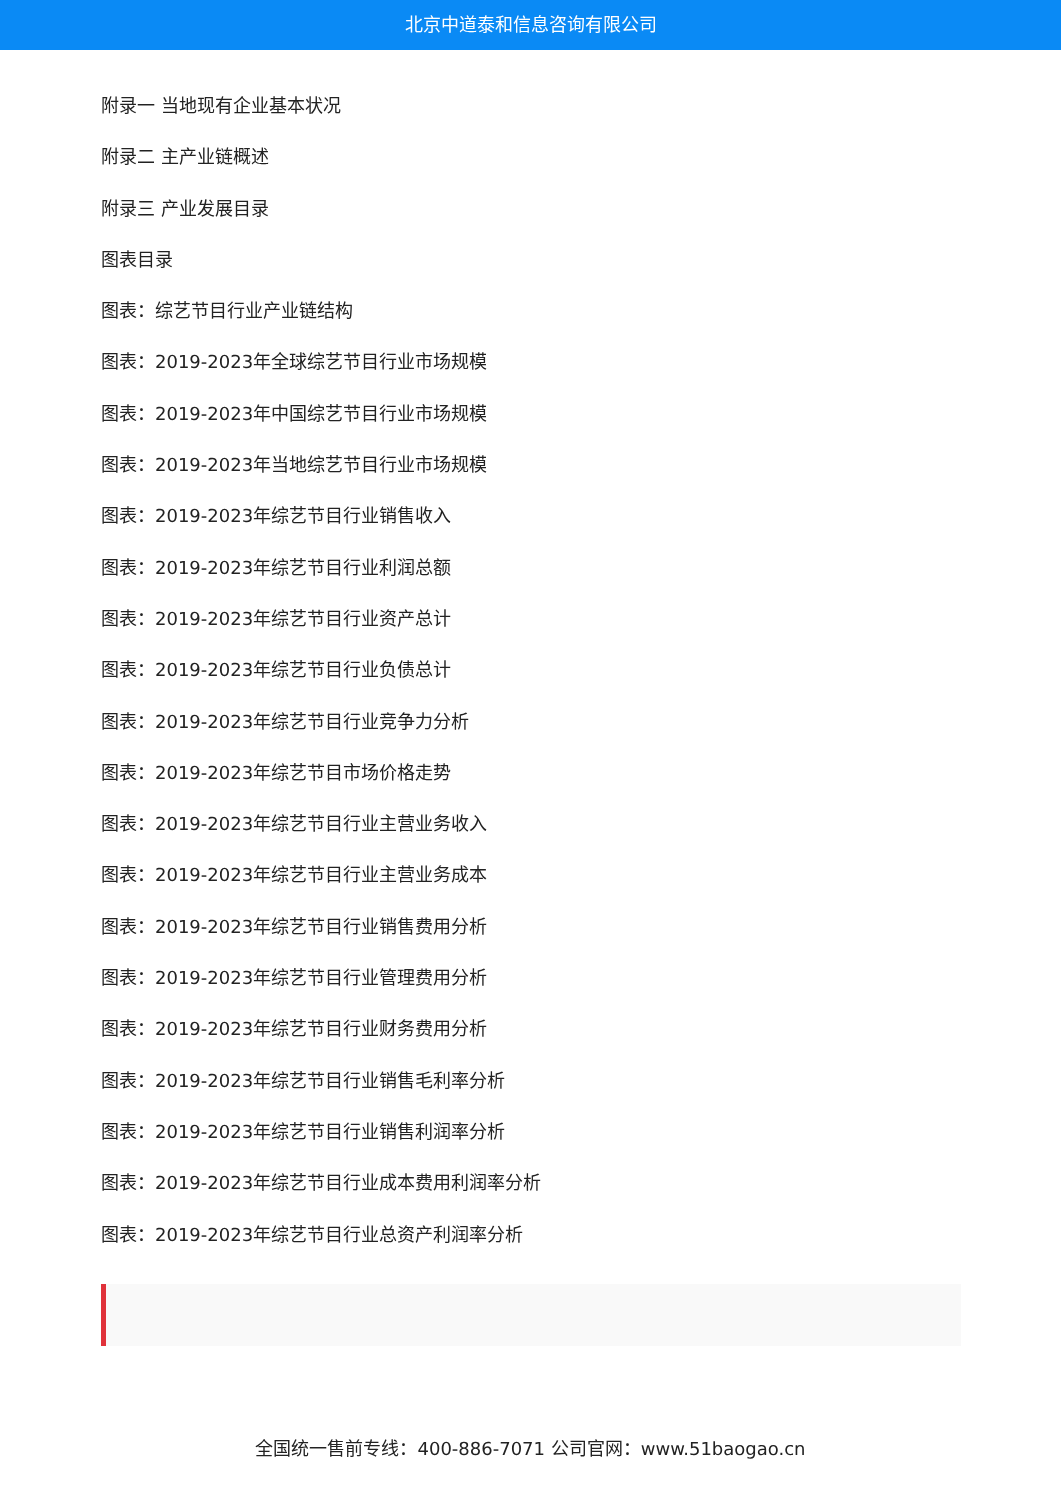北京中道泰和信息咨询有限公司
附录一 当地现有企业基本状况
附录二 主产业链概述
附录三 产业发展目录
图表目录
图表：综艺节目行业产业链结构
图表：2019-2023年全球综艺节目行业市场规模
图表：2019-2023年中国综艺节目行业市场规模
图表：2019-2023年当地综艺节目行业市场规模
图表：2019-2023年综艺节目行业销售收入
图表：2019-2023年综艺节目行业利润总额
图表：2019-2023年综艺节目行业资产总计
图表：2019-2023年综艺节目行业负债总计
图表：2019-2023年综艺节目行业竞争力分析
图表：2019-2023年综艺节目市场价格走势
图表：2019-2023年综艺节目行业主营业务收入
图表：2019-2023年综艺节目行业主营业务成本
图表：2019-2023年综艺节目行业销售费用分析
图表：2019-2023年综艺节目行业管理费用分析
图表：2019-2023年综艺节目行业财务费用分析
图表：2019-2023年综艺节目行业销售毛利率分析
图表：2019-2023年综艺节目行业销售利润率分析
图表：2019-2023年综艺节目行业成本费用利润率分析
图表：2019-2023年综艺节目行业总资产利润率分析
全国统一售前专线：400-886-7071 公司官网：www.51baogao.cn